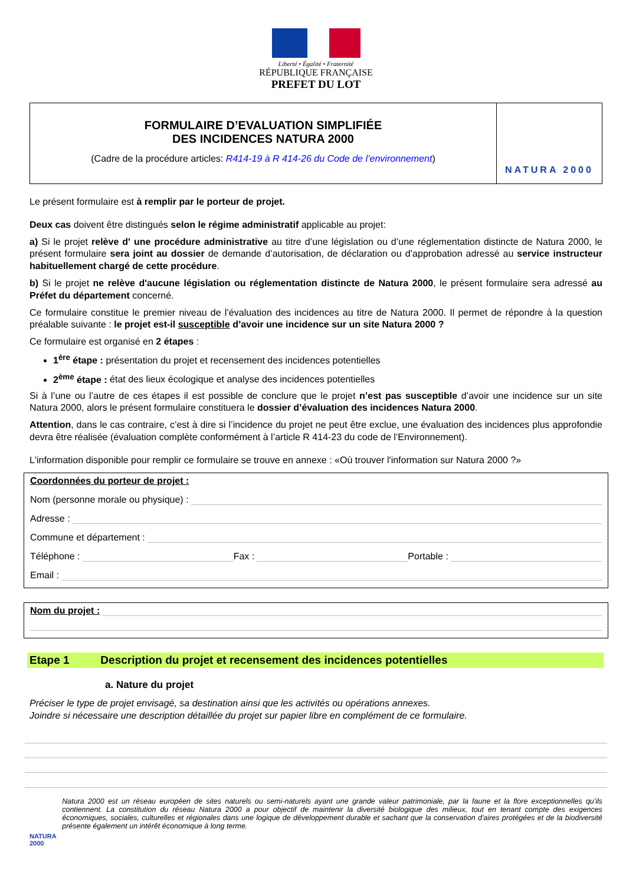Liberté • Égalité • Fraternité
RÉPUBLIQUE FRANÇAISE
PREFET DU LOT
FORMULAIRE D’EVALUATION SIMPLIFIÉE
DES INCIDENCES NATURA 2000
(Cadre de la procédure articles: R414-19 à R 414-26 du Code de l’environnement)
NATURA 2000
Le présent formulaire est à remplir par le porteur de projet.
Deux cas doivent être distingués selon le régime administratif applicable au projet:
a) Si le projet relève d' une procédure administrative au titre d’une législation ou d’une réglementation distincte de Natura 2000, le présent formulaire sera joint au dossier de demande d’autorisation, de déclaration ou d’approbation adressé au service instructeur habituellement chargé de cette procédure.
b) Si le projet ne relève d'aucune législation ou réglementation distincte de Natura 2000, le présent formulaire sera adressé au Préfet du département concerné.
Ce formulaire constitue le premier niveau de l’évaluation des incidences au titre de Natura 2000. Il permet de répondre à la question préalable suivante : le projet est-il susceptible d’avoir une incidence sur un site Natura 2000 ?
Ce formulaire est organisé en 2 étapes :
1<sup>ère</sup> étape : présentation du projet et recensement des incidences potentielles
2<sup>ème</sup> étape : état des lieux écologique et analyse des incidences potentielles
Si à l’une ou l’autre de ces étapes il est possible de conclure que le projet n’est pas susceptible d’avoir une incidence sur un site Natura 2000, alors le présent formulaire constituera le dossier d’évaluation des incidences Natura 2000.
Attention, dans le cas contraire, c’est à dire si l’incidence du projet ne peut être exclue, une évaluation des incidences plus approfondie devra être réalisée (évaluation complète conformément à l’article R 414-23 du code de l’Environnement).
L'information disponible pour remplir ce formulaire se trouve en annexe : «Où trouver l'information sur Natura 2000 ?»
Coordonnées du porteur de projet :
Nom (personne morale ou physique) :
Adresse :
Commune et département :
Téléphone : Fax : Portable :
Email :
Nom du projet :
Etape 1 Description du projet et recensement des incidences potentielles
a. Nature du projet
Préciser le type de projet envisagé, sa destination ainsi que les activités ou opérations annexes.
Joindre si nécessaire une description détaillée du projet sur papier libre en complément de ce formulaire.
NATURA 2000
Natura 2000 est un réseau européen de sites naturels ou semi-naturels ayant une grande valeur patrimoniale, par la faune et la flore exceptionnelles qu'ils contiennent. La constitution du réseau Natura 2000 a pour objectif de maintenir la diversité biologique des milieux, tout en tenant compte des exigences économiques, sociales, culturelles et régionales dans une logique de développement durable et sachant que la conservation d'aires protégées et de la biodiversité présente également un intérêt économique à long terme.